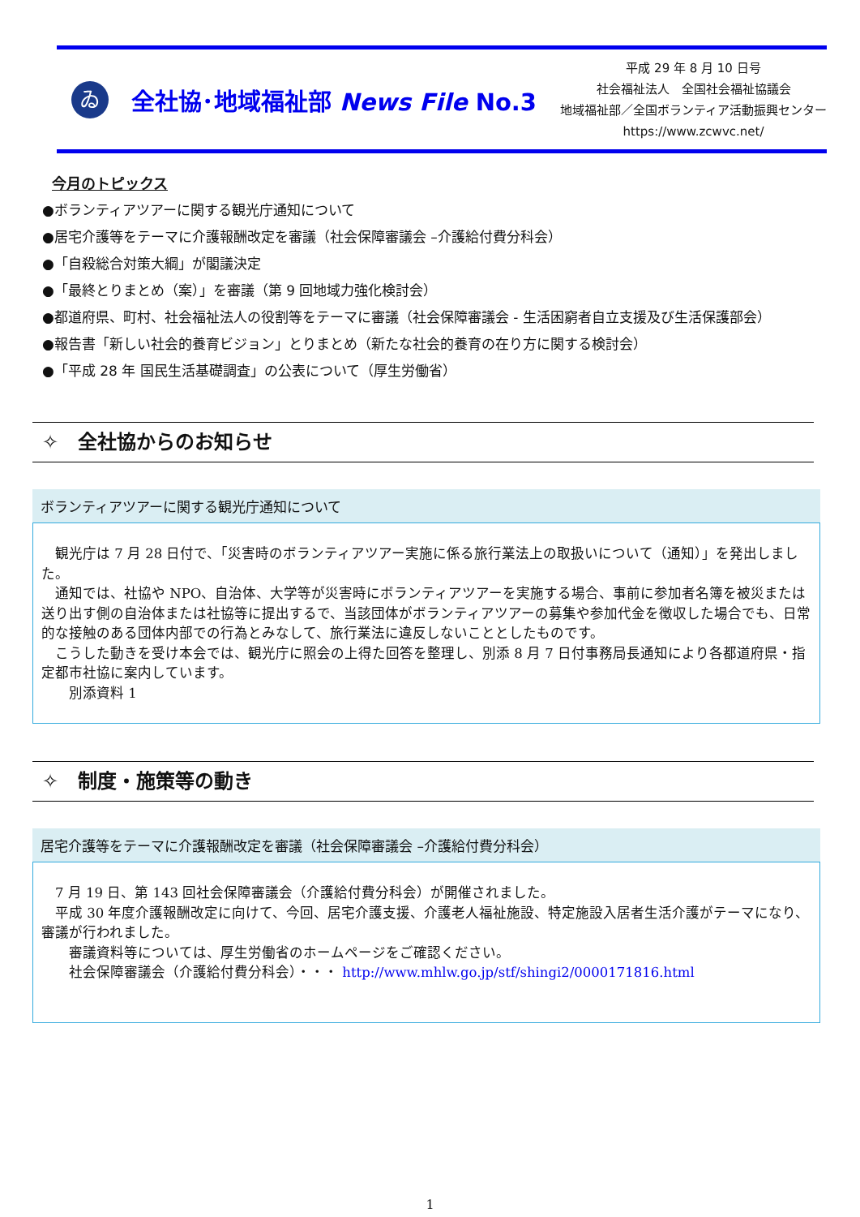ゐ
全社協･地域福祉部 News File No.3
平成 29 年 8 月 10 日号
社会福祉法人　全国社会福祉協議会
地域福祉部／全国ボランティア活動振興センター
https://www.zcwvc.net/
今月のトピックス
●ボランティアツアーに関する観光庁通知について
●居宅介護等をテーマに介護報酬改定を審議（社会保障審議会 –介護給付費分科会）
●「自殺総合対策大綱」が閣議決定
●「最終とりまとめ（案）」を審議（第 9 回地域力強化検討会）
●都道府県、町村、社会福祉法人の役割等をテーマに審議（社会保障審議会 - 生活困窮者自立支援及び生活保護部会）
●報告書「新しい社会的養育ビジョン」とりまとめ（新たな社会的養育の在り方に関する検討会）
●「平成 28 年 国民生活基礎調査」の公表について（厚生労働省）
✧　全社協からのお知らせ
ボランティアツアーに関する観光庁通知について
　観光庁は 7 月 28 日付で、「災害時のボランティアツアー実施に係る旅行業法上の取扱いについて（通知）」を発出しました。
　通知では、社協や NPO、自治体、大学等が災害時にボランティアツアーを実施する場合、事前に参加者名簿を被災または送り出す側の自治体または社協等に提出するで、当該団体がボランティアツアーの募集や参加代金を徴収した場合でも、日常的な接触のある団体内部での行為とみなして、旅行業法に違反しないこととしたものです。
　こうした動きを受け本会では、観光庁に照会の上得た回答を整理し、別添 8 月 7 日付事務局長通知により各都道府県・指定都市社協に案内しています。
　　別添資料 1
✧　制度・施策等の動き
居宅介護等をテーマに介護報酬改定を審議（社会保障審議会 –介護給付費分科会）
　7 月 19 日、第 143 回社会保障審議会（介護給付費分科会）が開催されました。
　平成 30 年度介護報酬改定に向けて、今回、居宅介護支援、介護老人福祉施設、特定施設入居者生活介護がテーマになり、審議が行われました。
　　審議資料等については、厚生労働省のホームページをご確認ください。
　　社会保障審議会（介護給付費分科会）・・・ http://www.mhlw.go.jp/stf/shingi2/0000171816.html
1